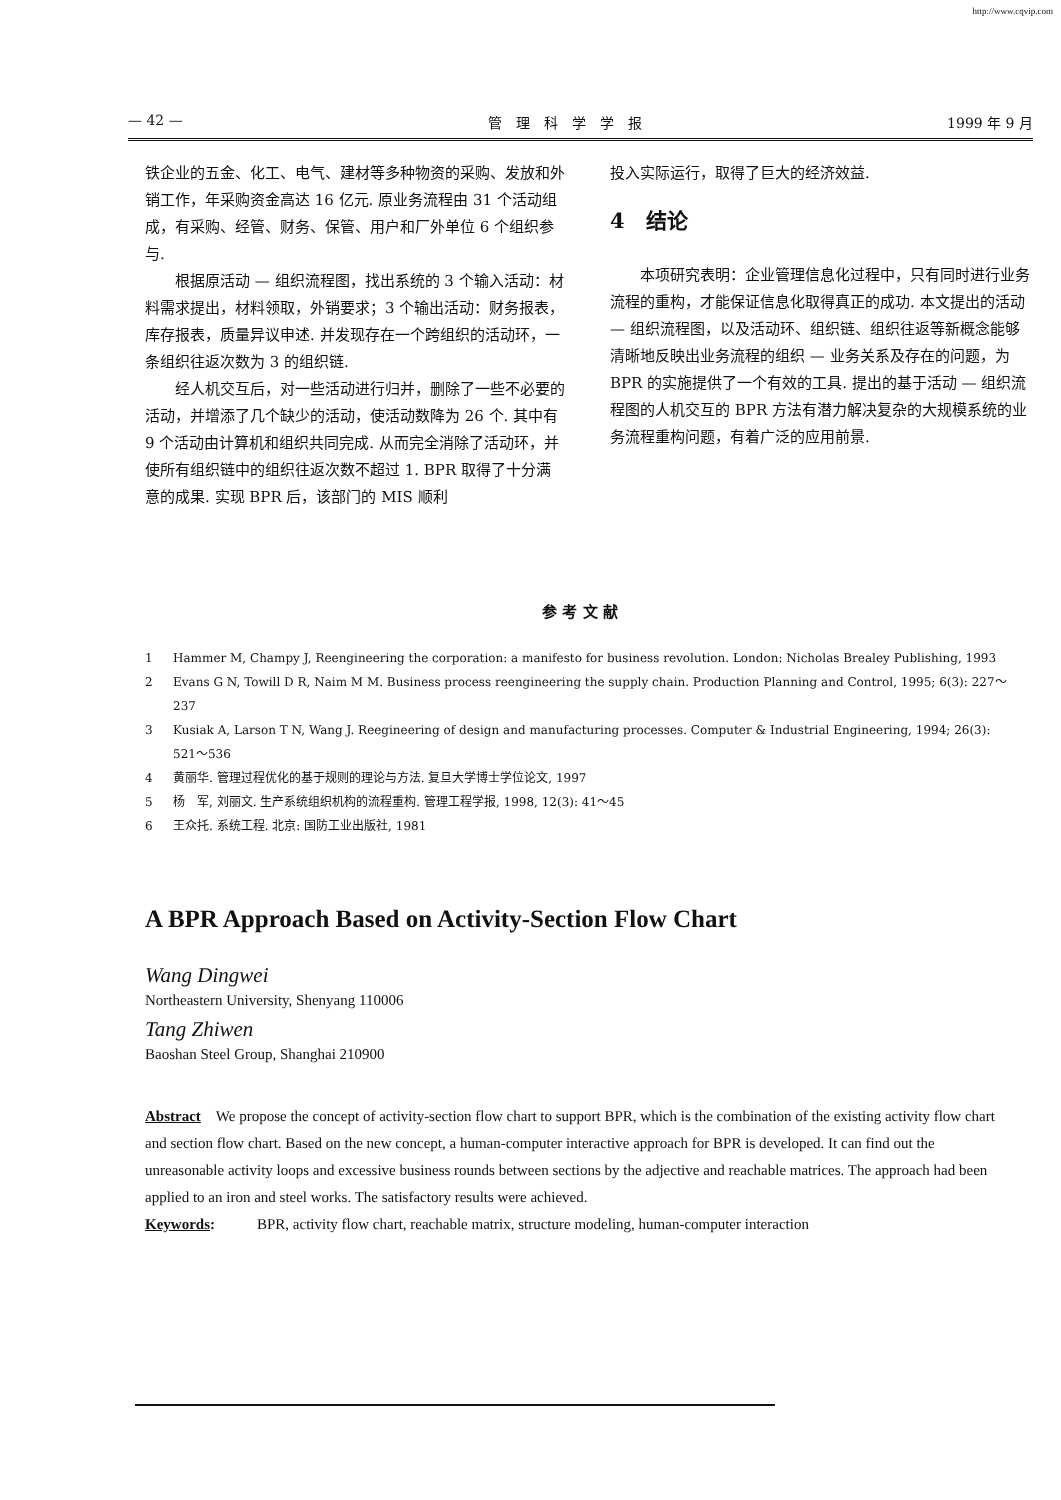http://www.cqvip.com
— 42 — 管　理　科　学　学　报 1999 年 9 月
铁企业的五金、化工、电气、建材等多种物资的采购、发放和外销工作，年采购资金高达 16 亿元. 原业务流程由 31 个活动组成，有采购、经管、财务、保管、用户和厂外单位 6 个组织参与.
根据原活动 — 组织流程图，找出系统的 3 个输入活动：材料需求提出，材料领取，外销要求；3 个输出活动：财务报表，库存报表，质量异议申述. 并发现存在一个跨组织的活动环，一条组织往返次数为 3 的组织链.
经人机交互后，对一些活动进行归并，删除了一些不必要的活动，并增添了几个缺少的活动，使活动数降为 26 个. 其中有 9 个活动由计算机和组织共同完成. 从而完全消除了活动环，并使所有组织链中的组织往返次数不超过 1. BPR 取得了十分满意的成果. 实现 BPR 后，该部门的 MIS 顺利
投入实际运行，取得了巨大的经济效益.
4　结论
本项研究表明：企业管理信息化过程中，只有同时进行业务流程的重构，才能保证信息化取得真正的成功. 本文提出的活动 — 组织流程图，以及活动环、组织链、组织往返等新概念能够清晰地反映出业务流程的组织 — 业务关系及存在的问题，为 BPR 的实施提供了一个有效的工具. 提出的基于活动 — 组织流程图的人机交互的 BPR 方法有潜力解决复杂的大规模系统的业务流程重构问题，有着广泛的应用前景.
参 考 文 献
1 Hammer M, Champy J, Reengineering the corporation: a manifesto for business revolution. London: Nicholas Brealey Publishing, 1993
2 Evans G N, Towill D R, Naim M M. Business process reengineering the supply chain. Production Planning and Control, 1995; 6(3): 227～237
3 Kusiak A, Larson T N, Wang J. Reegineering of design and manufacturing processes. Computer & Industrial Engineering, 1994; 26(3): 521～536
4 黄丽华. 管理过程优化的基于规则的理论与方法. 复旦大学博士学位论文, 1997
5 杨　军, 刘丽文. 生产系统组织机构的流程重构. 管理工程学报, 1998, 12(3): 41～45
6 王众托. 系统工程. 北京: 国防工业出版社, 1981
A BPR Approach Based on Activity-Section Flow Chart
Wang Dingwei
Northeastern University, Shenyang 110006
Tang Zhiwen
Baoshan Steel Group, Shanghai 210900
Abstract　We propose the concept of activity-section flow chart to support BPR, which is the combination of the existing activity flow chart and section flow chart. Based on the new concept, a human-computer interactive approach for BPR is developed. It can find out the unreasonable activity loops and excessive business rounds between sections by the adjective and reachable matrices. The approach had been applied to an iron and steel works. The satisfactory results were achieved.
Keywords: BPR, activity flow chart, reachable matrix, structure modeling, human-computer interaction